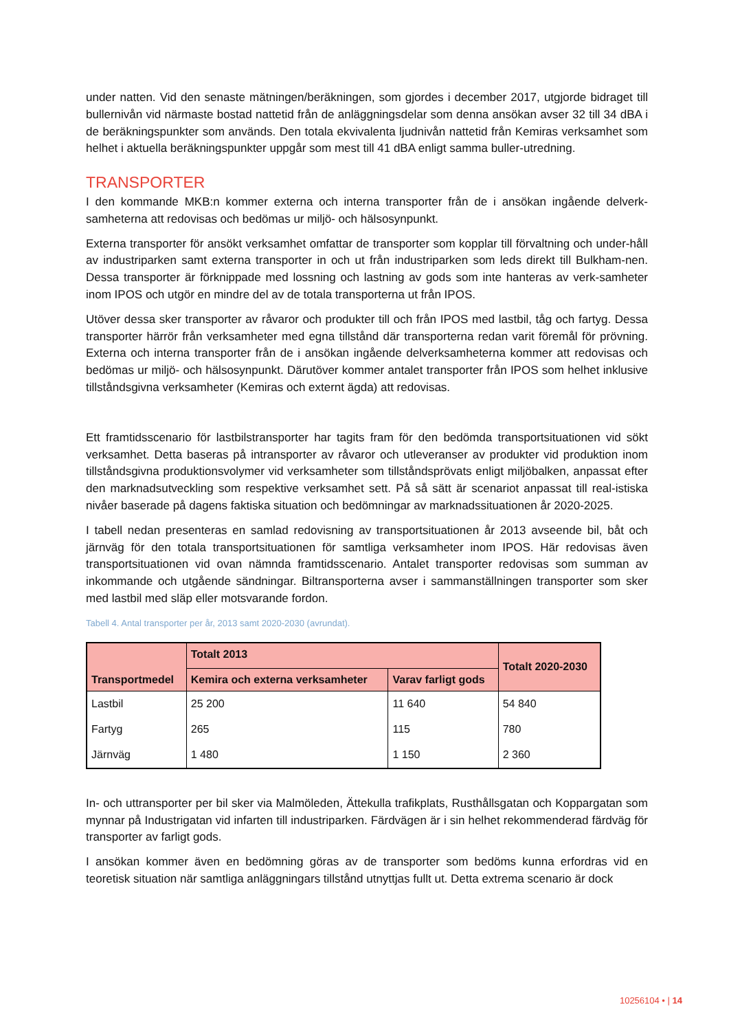under natten. Vid den senaste mätningen/beräkningen, som gjordes i december 2017, utgjorde bidraget till bullernivån vid närmaste bostad nattetid från de anläggningsdelar som denna ansökan avser 32 till 34 dBA i de beräkningspunkter som används. Den totala ekvivalenta ljudnivån nattetid från Kemiras verksamhet som helhet i aktuella beräkningspunkter uppgår som mest till 41 dBA enligt samma buller-utredning.
TRANSPORTER
I den kommande MKB:n kommer externa och interna transporter från de i ansökan ingående delverk-samheterna att redovisas och bedömas ur miljö- och hälsosynpunkt.
Externa transporter för ansökt verksamhet omfattar de transporter som kopplar till förvaltning och under-håll av industriparken samt externa transporter in och ut från industriparken som leds direkt till Bulkham-nen. Dessa transporter är förknippade med lossning och lastning av gods som inte hanteras av verk-samheter inom IPOS och utgör en mindre del av de totala transporterna ut från IPOS.
Utöver dessa sker transporter av råvaror och produkter till och från IPOS med lastbil, tåg och fartyg. Dessa transporter härrör från verksamheter med egna tillstånd där transporterna redan varit föremål för prövning. Externa och interna transporter från de i ansökan ingående delverksamheterna kommer att redovisas och bedömas ur miljö- och hälsosynpunkt. Därutöver kommer antalet transporter från IPOS som helhet inklusive tillståndsgivna verksamheter (Kemiras och externt ägda) att redovisas.
Ett framtidsscenario för lastbilstransporter har tagits fram för den bedömda transportsituationen vid sökt verksamhet. Detta baseras på intransporter av råvaror och utleveranser av produkter vid produktion inom tillståndsgivna produktionsvolymer vid verksamheter som tillståndsprövats enligt miljöbalken, anpassat efter den marknadsutveckling som respektive verksamhet sett. På så sätt är scenariot anpassat till real-istiska nivåer baserade på dagens faktiska situation och bedömningar av marknadssituationen år 2020-2025.
I tabell nedan presenteras en samlad redovisning av transportsituationen år 2013 avseende bil, båt och järnväg för den totala transportsituationen för samtliga verksamheter inom IPOS. Här redovisas även transportsituationen vid ovan nämnda framtidsscenario. Antalet transporter redovisas som summan av inkommande och utgående sändningar. Biltransporterna avser i sammanställningen transporter som sker med lastbil med släp eller motsvarande fordon.
Tabell 4. Antal transporter per år, 2013 samt 2020-2030 (avrundat).
| Transportmedel | Totalt 2013 | | Totalt 2020-2030 |
| --- | --- | --- | --- |
| | Kemira och externa verksamheter | Varav farligt gods | |
| Lastbil | 25 200 | 11 640 | 54 840 |
| Fartyg | 265 | 115 | 780 |
| Järnväg | 1 480 | 1 150 | 2 360 |
In- och uttransporter per bil sker via Malmöleden, Ättekulla trafikplats, Rusthållsgatan och Koppargatan som mynnar på Industrigatan vid infarten till industriparken. Färdvägen är i sin helhet rekommenderad färdväg för transporter av farligt gods.
I ansökan kommer även en bedömning göras av de transporter som bedöms kunna erfordras vid en teoretisk situation när samtliga anläggningars tillstånd utnyttjas fullt ut. Detta extrema scenario är dock
10256104 • | 14